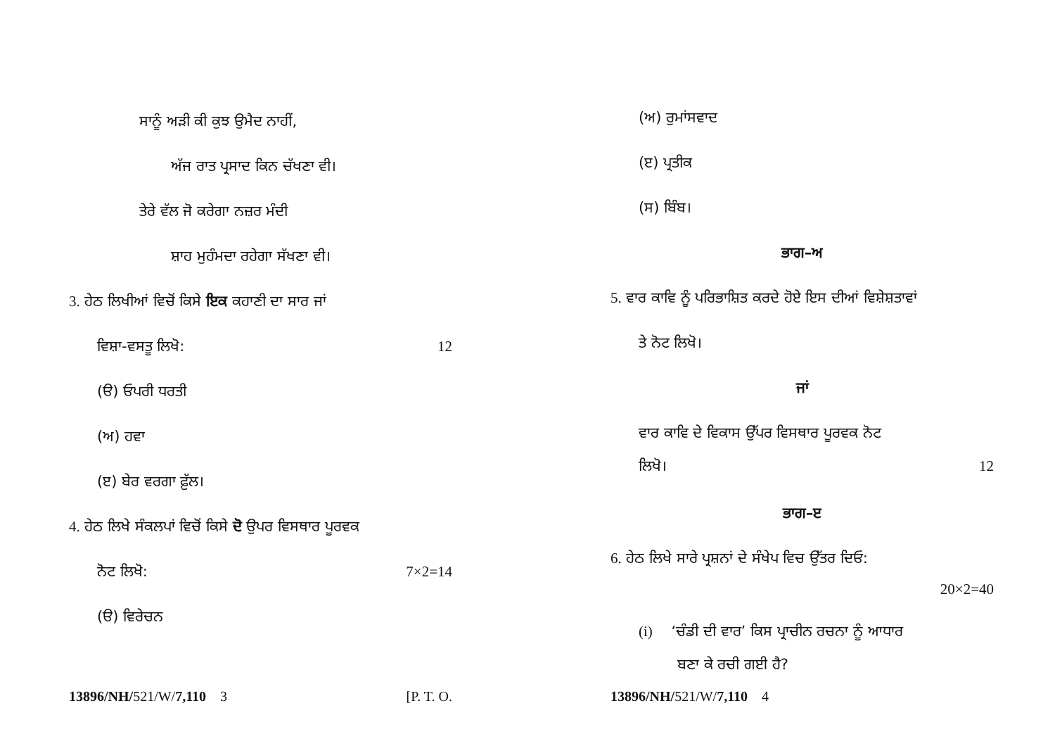ਸਾਨੂੰ ਅੜੀ ਕੀ ਕੁਝ ਉਮੈਦ ਨਾਹੀਂ,
ਅੱਜ ਰਾਤ ਪ੍ਰਸਾਦ ਕਿਨ ਚੱਖਣਾ ਵੀ।
ਤੇਰੇ ਵੱਲ ਜੋ ਕਰੇਗਾ ਨਜ਼ਰ ਮੰਦੀ
ਸ਼ਾਹ ਮੁਹੰਮਦਾ ਰਹੇਗਾ ਸੱਖਣਾ ਵੀ।
3. ਹੇਠ ਲਿਖੀਆਂ ਵਿਚੋਂ ਕਿਸੇ ਇਕ ਕਹਾਣੀ ਦਾ ਸਾਰ ਜਾਂ
ਵਿਸ਼ਾ-ਵਸਤੂ ਲਿਖੋ: 12
(ੳ) ਓਪਰੀ ਧਰਤੀ
(ਅ) ਹਵਾ
(ੲ) ਬੇਰ ਵਰਗਾ ਫ਼ੁੱਲ।
4. ਹੇਠ ਲਿਖੇ ਸੰਕਲਪਾਂ ਵਿਚੋਂ ਕਿਸੇ ਦੋ ਉਪਰ ਵਿਸਥਾਰ ਪੂਰਵਕ
ਨੋਟ ਲਿਖੋ: 7×2=14
(ੳ) ਵਿਰੇਚਨ
13896/NH/521/W/7,110 3 [P. T. O.
(ਅ) ਰੁਮਾਂਸਵਾਦ
(ੲ) ਪ੍ਰਤੀਕ
(ਸ) ਬਿੰਬ।
ਭਾਗ–ਅ
5. ਵਾਰ ਕਾਵਿ ਨੂੰ ਪਰਿਭਾਸ਼ਿਤ ਕਰਦੇ ਹੋਏ ਇਸ ਦੀਆਂ ਵਿਸ਼ੇਸ਼ਤਾਵਾਂ
ਤੇ ਨੋਟ ਲਿਖੋ।
ਜਾਂ
ਵਾਰ ਕਾਵਿ ਦੇ ਵਿਕਾਸ ਉੱਪਰ ਵਿਸਥਾਰ ਪੂਰਵਕ ਨੋਟ
ਲਿਖੋ। 12
ਭਾਗ–ੲ
6. ਹੇਠ ਲਿਖੇ ਸਾਰੇ ਪ੍ਰਸ਼ਨਾਂ ਦੇ ਸੰਖੇਪ ਵਿਚ ਉੱਤਰ ਦਿਓ:
20×2=40
(i) ‘ਚੰਡੀ ਦੀ ਵਾਰ’ ਕਿਸ ਪ੍ਰਾਚੀਨ ਰਚਨਾ ਨੂੰ ਆਧਾਰ
ਬਣਾ ਕੇ ਰਚੀ ਗਈ ਹੈ?
13896/NH/521/W/7,110 4